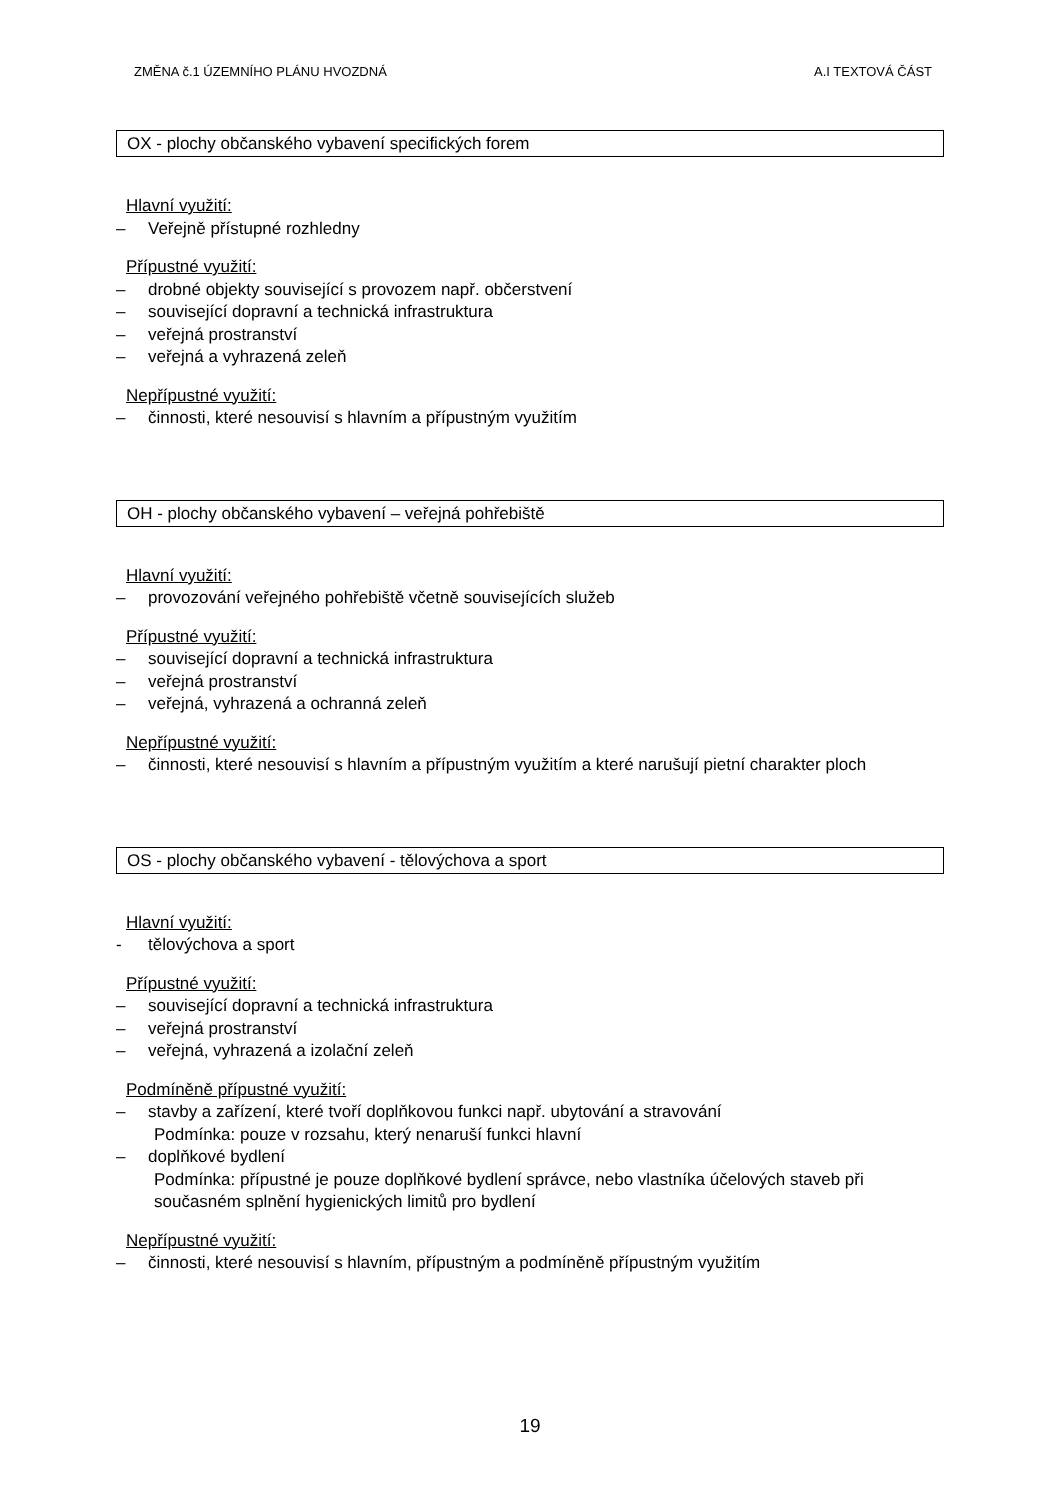ZMĚNA č.1 ÚZEMNÍHO PLÁNU HVOZDNÁ A.I TEXTOVÁ ČÁST
OX - plochy občanského vybavení specifických forem
Hlavní využití:
– Veřejně přístupné rozhledny
Přípustné využití:
– drobné objekty související s provozem např. občerstvení
– související dopravní a technická infrastruktura
– veřejná prostranství
– veřejná a vyhrazená zeleň
Nepřípustné využití:
– činnosti, které nesouvisí s hlavním a přípustným využitím
OH - plochy občanského vybavení – veřejná pohřebiště
Hlavní využití:
– provozování veřejného pohřebiště včetně souvisejících služeb
Přípustné využití:
– související dopravní a technická infrastruktura
– veřejná prostranství
– veřejná, vyhrazená a ochranná zeleň
Nepřípustné využití:
– činnosti, které nesouvisí s hlavním a přípustným využitím a které narušují pietní charakter ploch
OS - plochy občanského vybavení - tělovýchova a sport
Hlavní využití:
- tělovýchova a sport
Přípustné využití:
– související dopravní a technická infrastruktura
– veřejná prostranství
– veřejná, vyhrazená a izolační zeleň
Podmíněně přípustné využití:
– stavby a zařízení, které tvoří doplňkovou funkci např. ubytování a stravování
Podmínka: pouze v rozsahu, který nenaruší funkci hlavní
– doplňkové bydlení
Podmínka: přípustné je pouze doplňkové bydlení správce, nebo vlastníka účelových staveb při současném splnění hygienických limitů pro bydlení
Nepřípustné využití:
– činnosti, které nesouvisí s hlavním, přípustným a podmíněně přípustným využitím
19